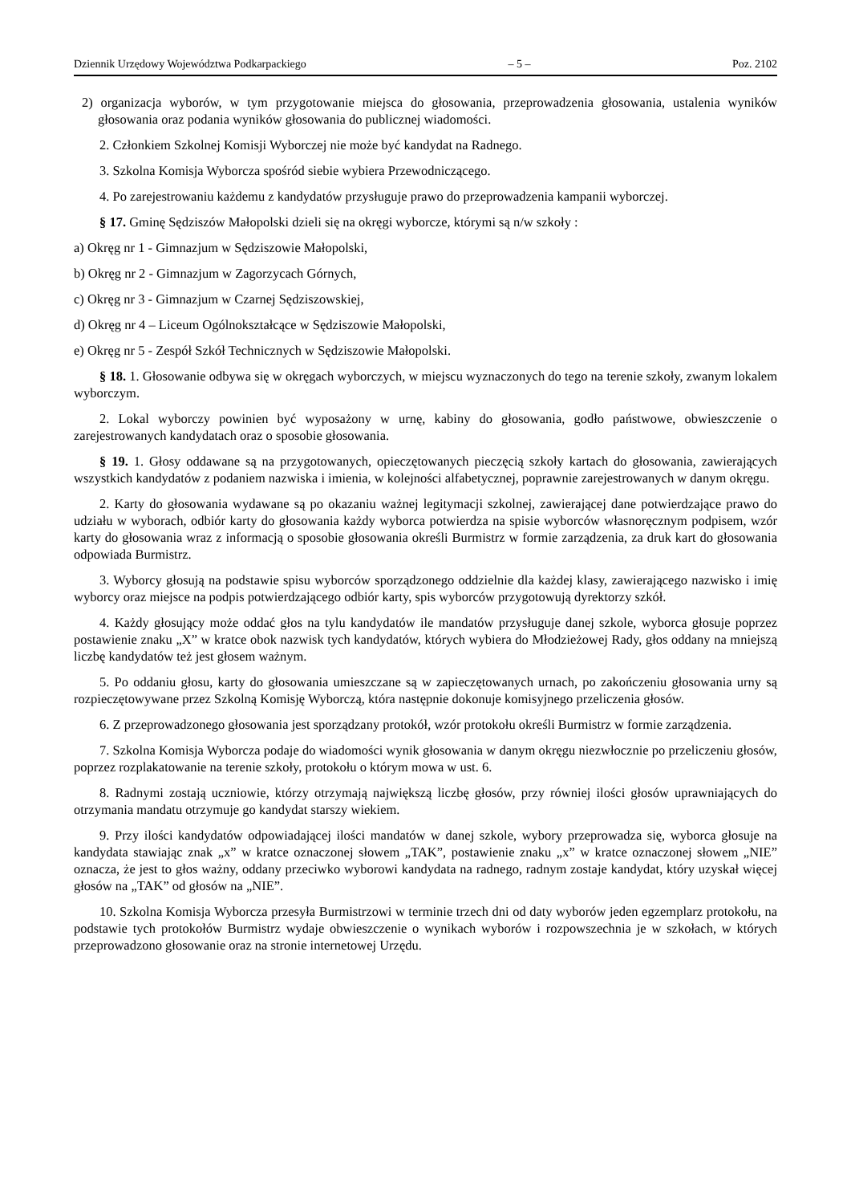Dziennik Urzędowy Województwa Podkarpackiego – 5 – Poz. 2102
2) organizacja wyborów, w tym przygotowanie miejsca do głosowania, przeprowadzenia głosowania, ustalenia wyników głosowania oraz podania wyników głosowania do publicznej wiadomości.
2. Członkiem Szkolnej Komisji Wyborczej nie może być kandydat na Radnego.
3. Szkolna Komisja Wyborcza spośród siebie wybiera Przewodniczącego.
4. Po zarejestrowaniu każdemu z kandydatów przysługuje prawo do przeprowadzenia kampanii wyborczej.
§ 17. Gminę Sędziszów Małopolski dzieli się na okręgi wyborcze, którymi są n/w szkoły :
a) Okręg nr 1 - Gimnazjum w Sędziszowie Małopolski,
b) Okręg nr 2 - Gimnazjum w Zagorzycach Górnych,
c) Okręg nr 3 - Gimnazjum w Czarnej Sędziszowskiej,
d) Okręg nr 4 – Liceum Ogólnokształcące w Sędziszowie Małopolski,
e) Okręg nr 5 - Zespół Szkół Technicznych w Sędziszowie Małopolski.
§ 18. 1. Głosowanie odbywa się w okręgach wyborczych, w miejscu wyznaczonych do tego na terenie szkoły, zwanym lokalem wyborczym.
2. Lokal wyborczy powinien być wyposażony w urnę, kabiny do głosowania, godło państwowe, obwieszczenie o zarejestrowanych kandydatach oraz o sposobie głosowania.
§ 19. 1. Głosy oddawane są na przygotowanych, opieczętowanych pieczęcią szkoły kartach do głosowania, zawierających wszystkich kandydatów z podaniem nazwiska i imienia, w kolejności alfabetycznej, poprawnie zarejestrowanych w danym okręgu.
2. Karty do głosowania wydawane są po okazaniu ważnej legitymacji szkolnej, zawierającej dane potwierdzające prawo do udziału w wyborach, odbiór karty do głosowania każdy wyborca potwierdza na spisie wyborców własnoręcznym podpisem, wzór karty do głosowania wraz z informacją o sposobie głosowania określi Burmistrz w formie zarządzenia, za druk kart do głosowania odpowiada Burmistrz.
3. Wyborcy głosują na podstawie spisu wyborców sporządzonego oddzielnie dla każdej klasy, zawierającego nazwisko i imię wyborcy oraz miejsce na podpis potwierdzającego odbiór karty, spis wyborców przygotowują dyrektorzy szkół.
4. Każdy głosujący może oddać głos na tylu kandydatów ile mandatów przysługuje danej szkole, wyborca głosuje poprzez postawienie znaku „X” w kratce obok nazwisk tych kandydatów, których wybiera do Młodzieżowej Rady, głos oddany na mniejszą liczbę kandydatów też jest głosem ważnym.
5. Po oddaniu głosu, karty do głosowania umieszczane są w zapieczętowanych urnach, po zakończeniu głosowania urny są rozpieczętowywane przez Szkolną Komisję Wyborczą, która następnie dokonuje komisyjnego przeliczenia głosów.
6. Z przeprowadzonego głosowania jest sporządzany protokół, wzór protokołu określi Burmistrz w formie zarządzenia.
7. Szkolna Komisja Wyborcza podaje do wiadomości wynik głosowania w danym okręgu niezwłocznie po przeliczeniu głosów, poprzez rozplakatowanie na terenie szkoły, protokołu o którym mowa w ust. 6.
8. Radnymi zostają uczniowie, którzy otrzymają największą liczbę głosów, przy równiej ilości głosów uprawniających do otrzymania mandatu otrzymuje go kandydat starszy wiekiem.
9. Przy ilości kandydatów odpowiadającej ilości mandatów w danej szkole, wybory przeprowadza się, wyborca głosuje na kandydata stawiając znak „x” w kratce oznaczonej słowem „TAK”, postawienie znaku „x” w kratce oznaczonej słowem „NIE” oznacza, że jest to głos ważny, oddany przeciwko wyborowi kandydata na radnego, radnym zostaje kandydat, który uzyskał więcej głosów na „TAK” od głosów na „NIE”.
10. Szkolna Komisja Wyborcza przesyła Burmistrzowi w terminie trzech dni od daty wyborów jeden egzemplarz protokołu, na podstawie tych protokołów Burmistrz wydaje obwieszczenie o wynikach wyborów i rozpowszechnia je w szkołach, w których przeprowadzono głosowanie oraz na stronie internetowej Urzędu.